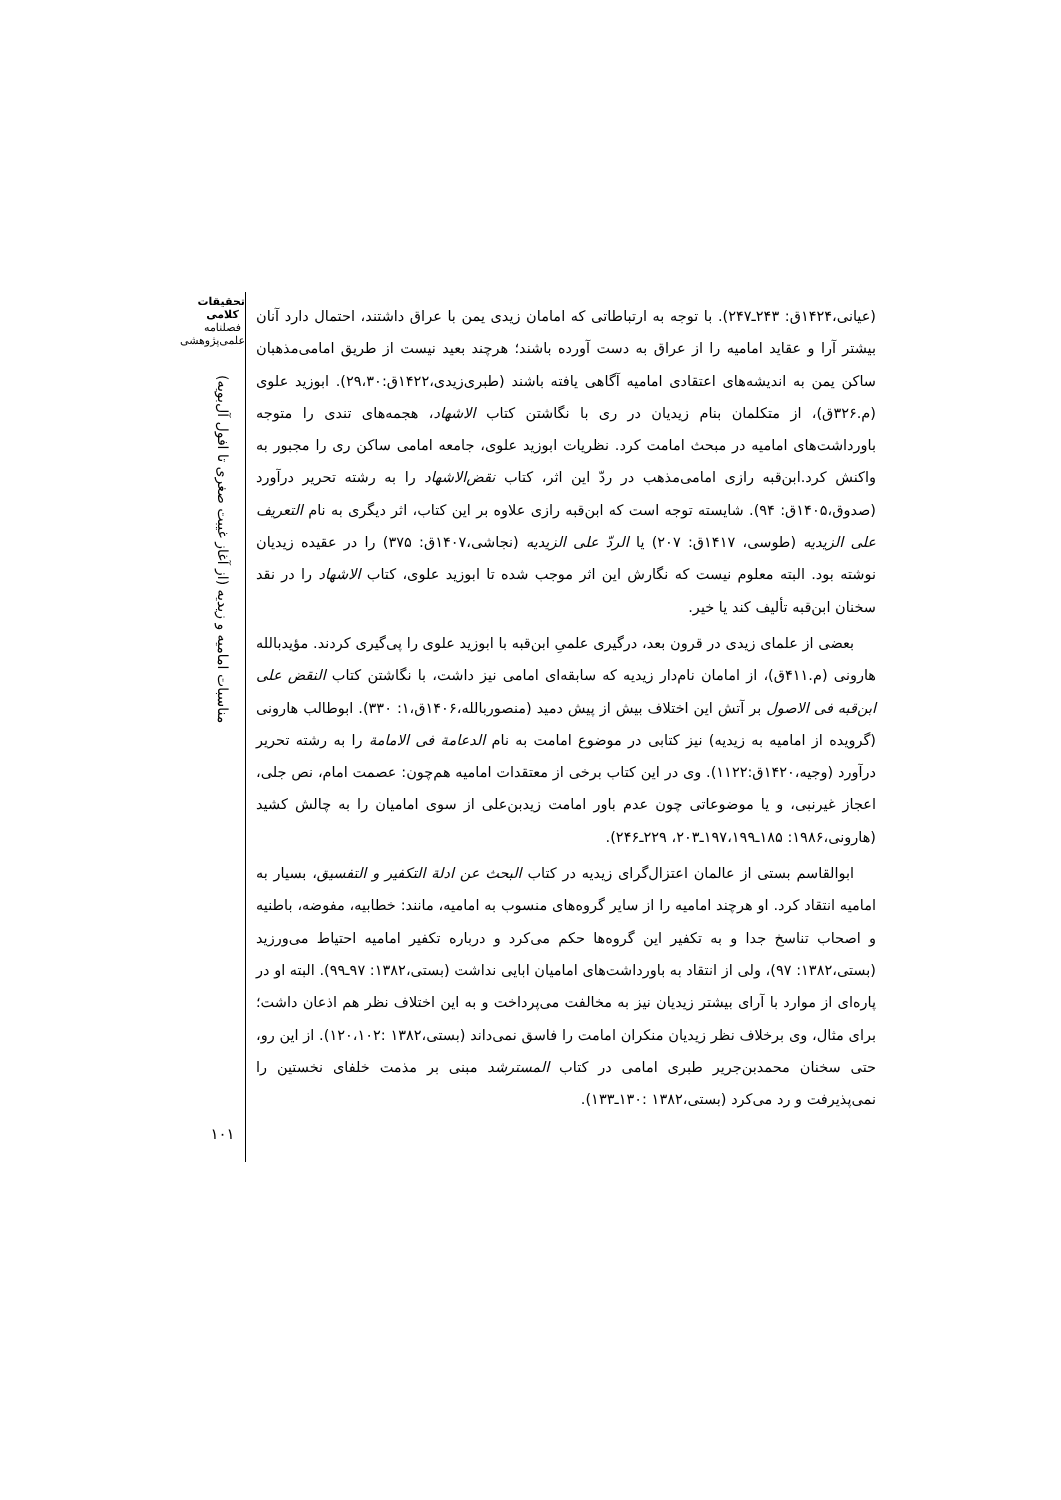تحقیقات کلامی
فصلنامه
علمی‌پژوهشی
مناسبات امامیه و زیدیه (از آغاز غیبت صغری تا افول آل‌بویه)
۱۰۱
(عیانی،۱۴۲۴ق: ۲۴۳ـ۲۴۷). با توجه به ارتباطاتی که امامان زیدی یمن با عراق داشتند، احتمال دارد آنان بیشتر آرا و عقاید امامیه را از عراق به دست آورده باشند؛ هرچند بعید نیست از طریق امامی‌مذهبان ساکن یمن به اندیشه‌های اعتقادی امامیه آگاهی یافته باشند (طبری‌زیدی،۱۴۲۲ق:۲۹،۳۰). ابوزید علوی (م.۳۲۶ق)، از متکلمان بنام زیدیان در ری با نگاشتن کتاب الاشهاد، هجمه‌های تندی را متوجه باورداشت‌های امامیه در مبحث امامت کرد. نظریات ابوزید علوی، جامعه امامی ساکن ری را مجبور به واکنش کرد.ابن‌قبه رازی امامی‌مذهب در ردّ این اثر، کتاب نقض‌الاشهاد را به رشته تحریر درآورد (صدوق،۱۴۰۵ق: ۹۴). شایسته توجه است که ابن‌قبه رازی علاوه بر این کتاب، اثر دیگری به نام التعریف علی الزیدیه (طوسی، ۱۴۱۷ق: ۲۰۷) یا الردّ علی الزیدیه (نجاشی،۱۴۰۷ق: ۳۷۵) را در عقیده زیدیان نوشته بود. البته معلوم نیست که نگارش این اثر موجب شده تا ابوزید علوی، کتاب الاشهاد را در نقد سخنان ابن‌قبه تألیف کند یا خیر.
بعضی از علمای زیدی در قرون بعد، درگیری علمیِ ابن‌قبه با ابوزید علوی را پی‌گیری کردند. مؤیدبالله هارونی (م.۴۱۱ق)، از امامان نام‌دار زیدیه که سابقه‌ای امامی نیز داشت، با نگاشتن کتاب النقض علی ابن‌قبه فی الاصول بر آتش این اختلاف بیش از پیش دمید (منصوربالله،۱۴۰۶ق،۱: ۳۳۰). ابوطالب هارونی (گرویده از امامیه به زیدیه) نیز کتابی در موضوع امامت به نام الدعامة فی الامامة را به رشته تحریر درآورد (وجیه،۱۴۲۰ق:۱۱۲۲). وی در این کتاب برخی از معتقدات امامیه هم‌چون: عصمت امام، نص جلی، اعجاز غیرنبی، و یا موضوعاتی چون عدم باور امامت زیدبن‌علی از سوی امامیان را به چالش کشید (هارونی،۱۹۸۶: ۱۸۵ـ۱۹۷،۱۹۹ـ۲۰۳، ۲۲۹ـ۲۴۶).
ابوالقاسم بستی از عالمان اعتزال‌گرای زیدیه در کتاب البحث عن ادلة التکفیر و التفسیق، بسیار به امامیه انتقاد کرد. او هرچند امامیه را از سایر گروه‌های منسوب به امامیه، مانند: خطابیه، مفوضه، باطنیه و اصحاب تناسخ جدا و به تکفیر این گروه‌ها حکم می‌کرد و درباره تکفیر امامیه احتیاط می‌ورزید (بستی،۱۳۸۲: ۹۷)، ولی از انتقاد به باورداشت‌های امامیان ابایی نداشت (بستی،۱۳۸۲: ۹۷ـ۹۹). البته او در پاره‌ای از موارد با آرای بیشتر زیدیان نیز به مخالفت می‌پرداخت و به این اختلاف نظر هم اذعان داشت؛ برای مثال، وی برخلاف نظر زیدیان منکران امامت را فاسق نمی‌داند (بستی،۱۳۸۲ :۱۲۰،۱۰۲). از این رو، حتی سخنان محمدبن‌جریر طبری امامی در کتاب المسترشد مبنی بر مذمت خلفای نخستین را نمی‌پذیرفت و رد می‌کرد (بستی،۱۳۸۲ :۱۳۰ـ۱۳۳).